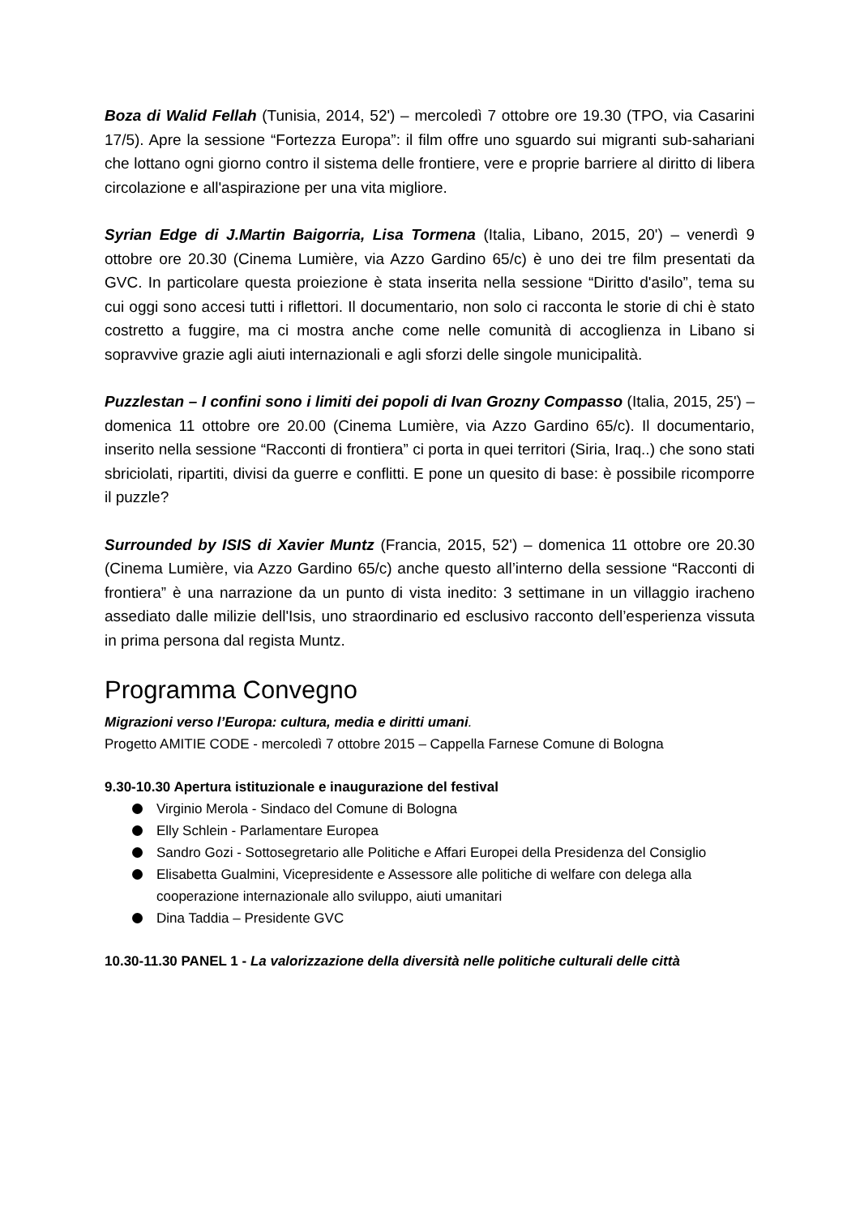Boza di Walid Fellah (Tunisia, 2014, 52') – mercoledì 7 ottobre ore 19.30 (TPO, via Casarini 17/5). Apre la sessione “Fortezza Europa”: il film offre uno sguardo sui migranti sub-sahariani che lottano ogni giorno contro il sistema delle frontiere, vere e proprie barriere al diritto di libera circolazione e all'aspirazione per una vita migliore.
Syrian Edge di J.Martin Baigorria, Lisa Tormena (Italia, Libano, 2015, 20') – venerdì 9 ottobre ore 20.30 (Cinema Lumière, via Azzo Gardino 65/c) è uno dei tre film presentati da GVC. In particolare questa proiezione è stata inserita nella sessione “Diritto d'asilo”, tema su cui oggi sono accesi tutti i riflettori. Il documentario, non solo ci racconta le storie di chi è stato costretto a fuggire, ma ci mostra anche come nelle comunità di accoglienza in Libano si sopravvive grazie agli aiuti internazionali e agli sforzi delle singole municipalità.
Puzzlestan – I confini sono i limiti dei popoli di Ivan Grozny Compasso (Italia, 2015, 25') – domenica 11 ottobre ore 20.00 (Cinema Lumière, via Azzo Gardino 65/c). Il documentario, inserito nella sessione “Racconti di frontiera” ci porta in quei territori (Siria, Iraq..) che sono stati sbriciolati, ripartiti, divisi da guerre e conflitti. E pone un quesito di base: è possibile ricomporre il puzzle?
Surrounded by ISIS di Xavier Muntz (Francia, 2015, 52') – domenica 11 ottobre ore 20.30 (Cinema Lumière, via Azzo Gardino 65/c) anche questo all’interno della sessione “Racconti di frontiera” è una narrazione da un punto di vista inedito: 3 settimane in un villaggio iracheno assediato dalle milizie dell'Isis, uno straordinario ed esclusivo racconto dell’esperienza vissuta in prima persona dal regista Muntz.
Programma Convegno
Migrazioni verso l’Europa: cultura, media e diritti umani.
Progetto AMITIE CODE - mercoledì 7 ottobre 2015 – Cappella Farnese Comune di Bologna
9.30-10.30 Apertura istituzionale e inaugurazione del festival
Virginio Merola - Sindaco del Comune di Bologna
Elly Schlein - Parlamentare Europea
Sandro Gozi - Sottosegretario alle Politiche e Affari Europei della Presidenza del Consiglio
Elisabetta Gualmini, Vicepresidente e Assessore alle politiche di welfare con delega alla cooperazione internazionale allo sviluppo, aiuti umanitari
Dina Taddia – Presidente GVC
10.30-11.30 PANEL 1 - La valorizzazione della diversità nelle politiche culturali delle città